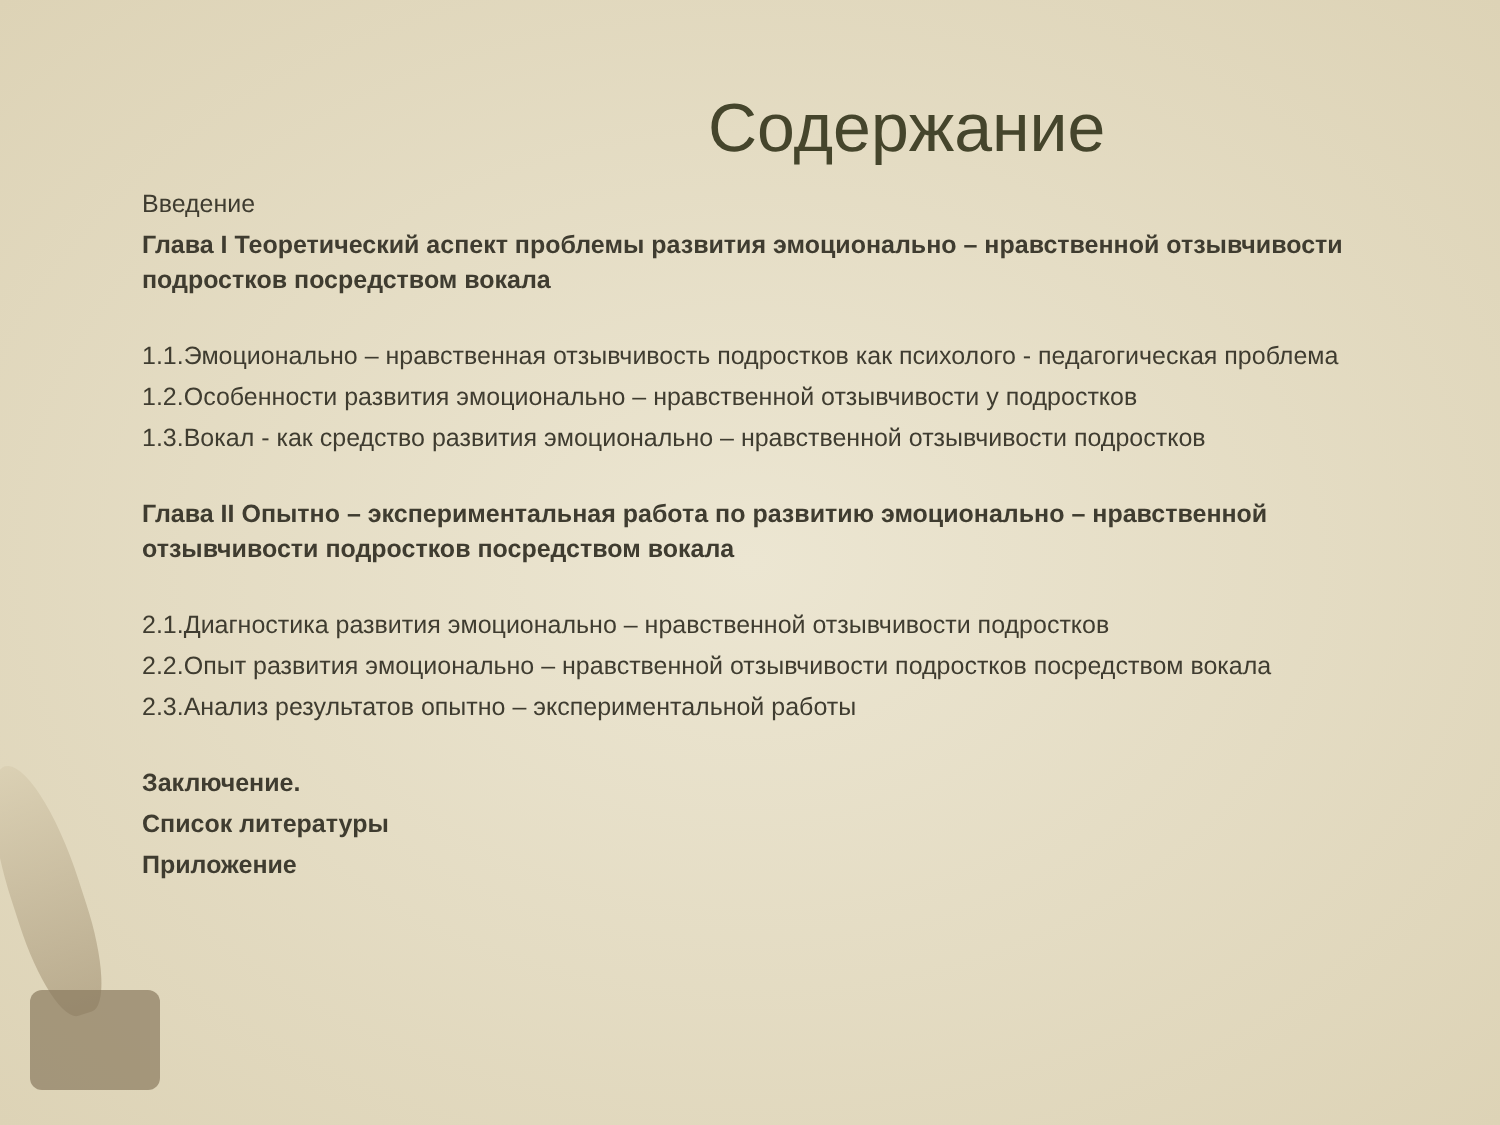Содержание
Введение
Глава I Теоретический аспект проблемы развития эмоционально – нравственной отзывчивости подростков посредством вокала
1.1.Эмоционально – нравственная отзывчивость подростков как психолого - педагогическая проблема
1.2.Особенности развития эмоционально – нравственной отзывчивости у подростков
1.3.Вокал - как средство развития эмоционально – нравственной отзывчивости подростков
Глава II Опытно – экспериментальная работа по развитию эмоционально – нравственной отзывчивости подростков посредством вокала
2.1.Диагностика развития эмоционально – нравственной отзывчивости подростков
2.2.Опыт развития эмоционально – нравственной отзывчивости подростков посредством вокала
2.3.Анализ результатов опытно – экспериментальной работы
Заключение.
Список литературы
Приложение